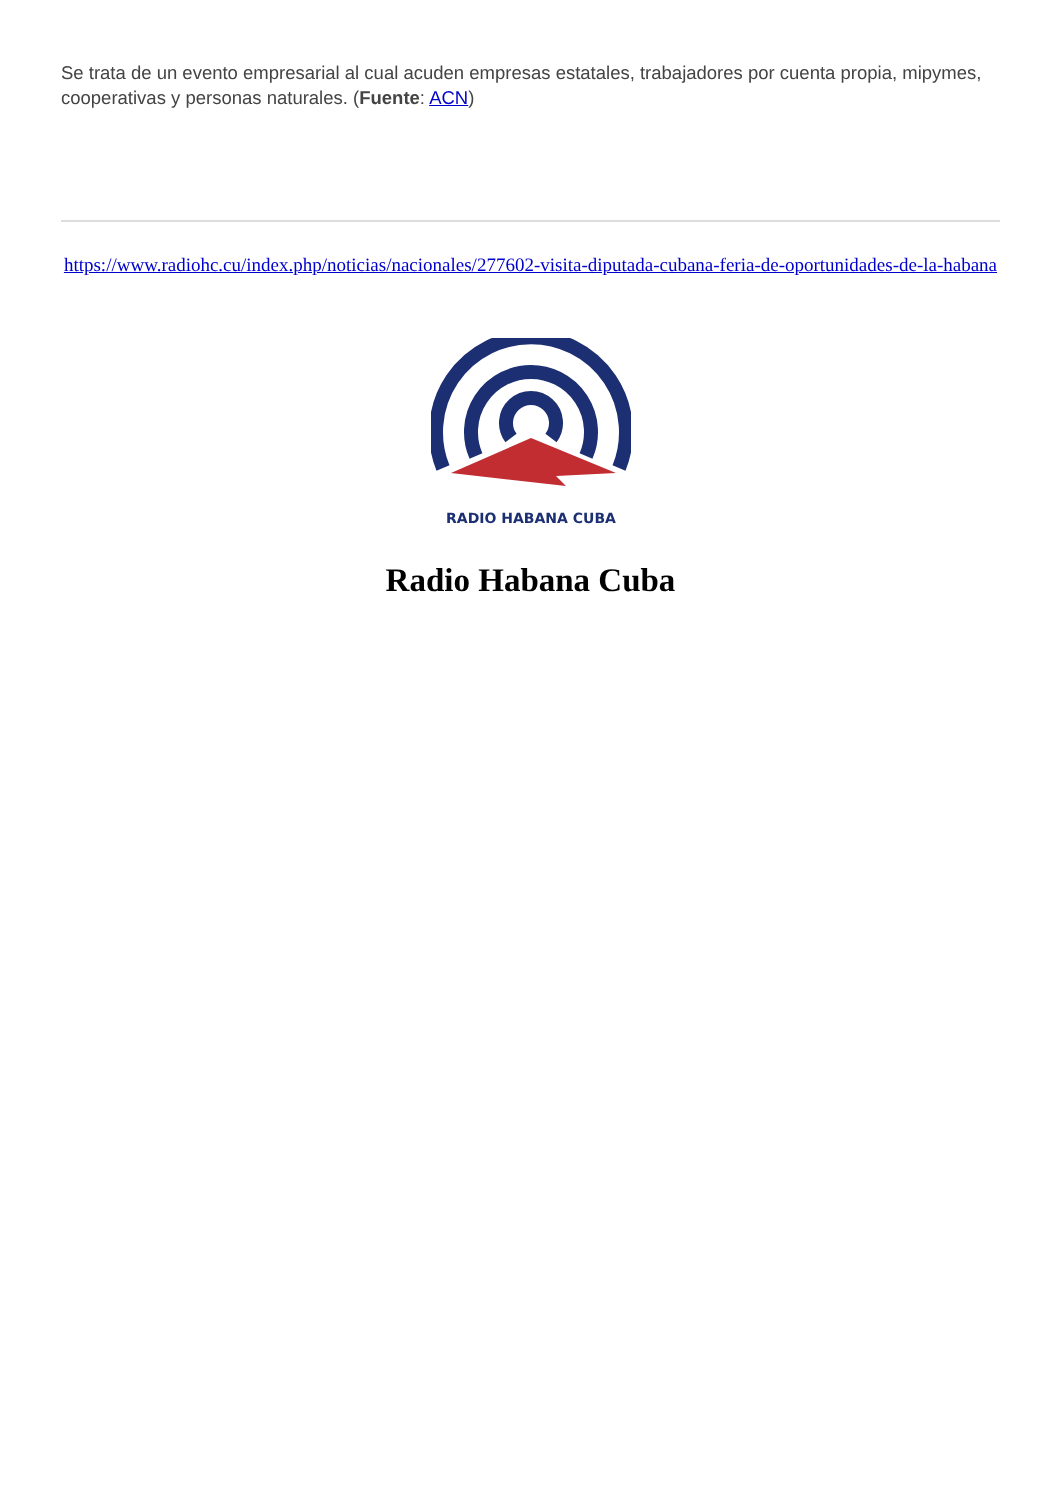Se trata de un evento empresarial al cual acuden empresas estatales, trabajadores por cuenta propia, mipymes, cooperativas y personas naturales. (Fuente: ACN)
https://www.radiohc.cu/index.php/noticias/nacionales/277602-visita-diputada-cubana-feria-de-oportunidades-de-la-habana
RADIO HABANA CUBA
Radio Habana Cuba